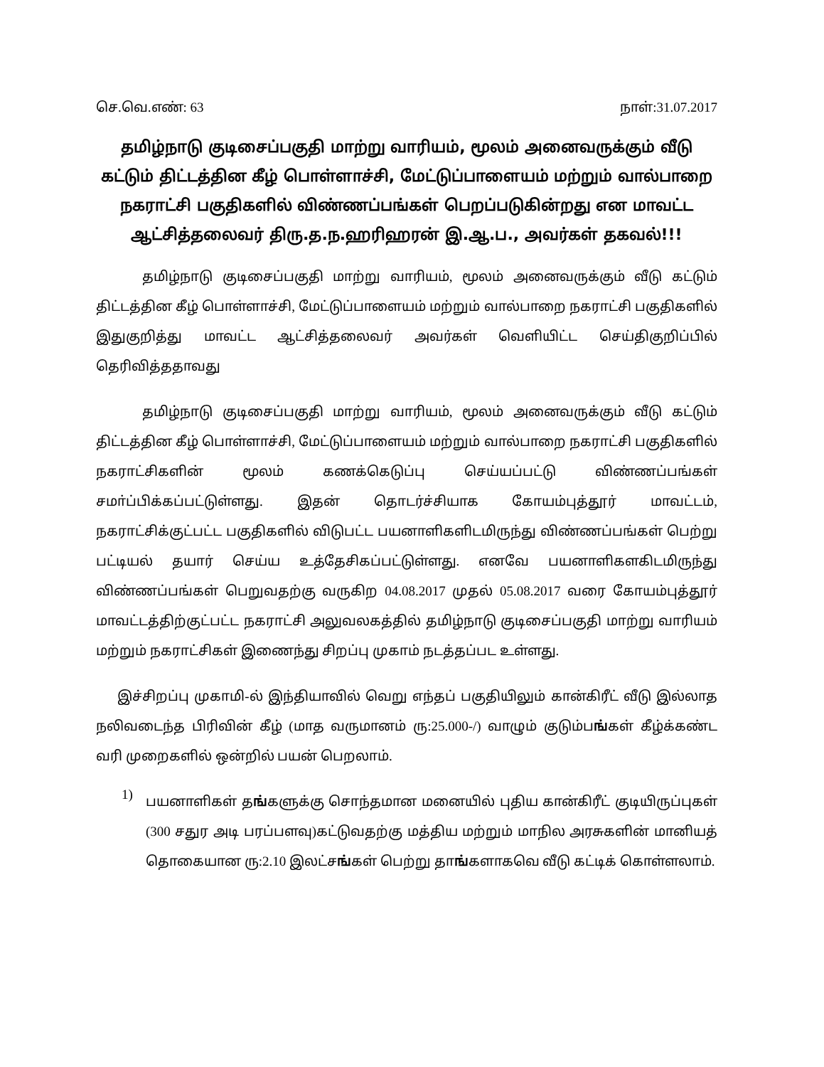செ.வெ.எண்: 63 நாள்:31.07.2017
தமிழ்நாடு குடிசைப்பகுதி மாற்று வாரியம், மூலம் அனைவருக்கும் வீடு கட்டும் திட்டத்தின கீழ் பொள்ளாச்சி, மேட்டுப்பாளையம் மற்றும் வால்பாறை நகராட்சி பகுதிகளில் விண்ணப்பங்கள் பெறப்படுகின்றது என மாவட்ட ஆட்சித்தலைவர் திரு.த.ந.ஹரிஹரன் இ.ஆ.ப., அவர்கள் தகவல்!!!
தமிழ்நாடு குடிசைப்பகுதி மாற்று வாரியம், மூலம் அனைவருக்கும் வீடு கட்டும் திட்டத்தின கீழ் பொள்ளாச்சி, மேட்டுப்பாளையம் மற்றும் வால்பாறை நகராட்சி பகுதிகளில் இதுகுறித்து மாவட்ட ஆட்சித்தலைவர் அவர்கள் வெளியிட்ட செய்திகுறிப்பில் தெரிவித்ததாவது
தமிழ்நாடு குடிசைப்பகுதி மாற்று வாரியம், மூலம் அனைவருக்கும் வீடு கட்டும் திட்டத்தின கீழ் பொள்ளாச்சி, மேட்டுப்பாளையம் மற்றும் வால்பாறை நகராட்சி பகுதிகளில் நகராட்சிகளின் மூலம் கணக்கெடுப்பு செய்யப்பட்டு விண்ணப்பங்கள் சமா்ப்பிக்கப்பட்டுள்ளது. இதன் தொடர்ச்சியாக கோயம்புத்தூர் மாவட்டம், நகராட்சிக்குட்பட்ட பகுதிகளில் விடுபட்ட பயனாளிகளிடமிருந்து விண்ணப்பங்கள் பெற்று பட்டியல் தயார் செய்ய உத்தேசிகப்பட்டுள்ளது. எனவே பயனாளிகளகிடமிருந்து விண்ணப்பங்கள் பெறுவதற்கு வருகிற 04.08.2017 முதல் 05.08.2017 வரை கோயம்புத்தூர் மாவட்டத்திற்குட்பட்ட நகராட்சி அலுவலகத்தில் தமிழ்நாடு குடிசைப்பகுதி மாற்று வாரியம் மற்றும் நகராட்சிகள் இணைந்து சிறப்பு முகாம் நடத்தப்பட உள்ளது.
இச்சிறப்பு முகாமி-ல் இந்தியாவில் வெறு எந்தப் பகுதியிலும் கான்கிரீட் வீடு இல்லாத நலிவடைந்த பிரிவின் கீழ் (மாத வருமானம் ரு:25.000-/) வாழும் குடும்பங்கள் கீழ்க்கண்ட வரி முறைகளில் ஒன்றில் பயன் பெறலாம்.
1)
பயனாளிகள் தங்களுக்கு சொந்தமான மனையில் புதிய கான்கிரீட் குடியிருப்புகள் (300 சதுர அடி பரப்பளவு)கட்டுவதற்கு மத்திய மற்றும் மாநில அரசுகளின் மானியத் தொகையான ரு:2.10 இலட்சங்கள் பெற்று தாங்களாகவெ வீடு கட்டிக் கொள்ளலாம்.